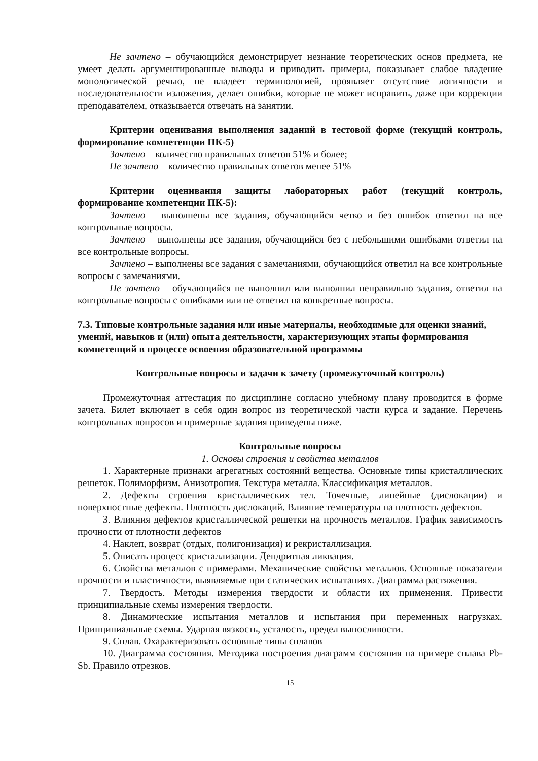Не зачтено – обучающийся демонстрирует незнание теоретических основ предмета, не умеет делать аргументированные выводы и приводить примеры, показывает слабое владение монологической речью, не владеет терминологией, проявляет отсутствие логичности и последовательности изложения, делает ошибки, которые не может исправить, даже при коррекции преподавателем, отказывается отвечать на занятии.
Критерии оценивания выполнения заданий в тестовой форме (текущий контроль, формирование компетенции ПК-5)
Зачтено – количество правильных ответов 51% и более;
Не зачтено – количество правильных ответов менее 51%
Критерии оценивания защиты лабораторных работ (текущий контроль, формирование компетенции ПК-5):
Зачтено – выполнены все задания, обучающийся четко и без ошибок ответил на все контрольные вопросы.
Зачтено – выполнены все задания, обучающийся без с небольшими ошибками ответил на все контрольные вопросы.
Зачтено – выполнены все задания с замечаниями, обучающийся ответил на все контрольные вопросы с замечаниями.
Не зачтено – обучающийся не выполнил или выполнил неправильно задания, ответил на контрольные вопросы с ошибками или не ответил на конкретные вопросы.
7.3. Типовые контрольные задания или иные материалы, необходимые для оценки знаний, умений, навыков и (или) опыта деятельности, характеризующих этапы формирования компетенций в процессе освоения образовательной программы
Контрольные вопросы и задачи к зачету (промежуточный контроль)
Промежуточная аттестация по дисциплине согласно учебному плану проводится в форме зачета. Билет включает в себя один вопрос из теоретической части курса и задание. Перечень контрольных вопросов и примерные задания приведены ниже.
Контрольные вопросы
1. Основы строения и свойства металлов
1. Характерные признаки агрегатных состояний вещества. Основные типы кристаллических решеток. Полиморфизм. Анизотропия. Текстура металла. Классификация металлов.
2. Дефекты строения кристаллических тел. Точечные, линейные (дислокации) и поверхностные дефекты. Плотность дислокаций. Влияние температуры на плотность дефектов.
3. Влияния дефектов кристаллической решетки на прочность металлов. График зависимость прочности от плотности дефектов
4. Наклеп, возврат (отдых, полигонизация) и рекристаллизация.
5. Описать процесс кристаллизации. Дендритная ликвация.
6. Свойства металлов с примерами. Механические свойства металлов. Основные показатели прочности и пластичности, выявляемые при статических испытаниях. Диаграмма растяжения.
7. Твердость. Методы измерения твердости и области их применения. Привести принципиальные схемы измерения твердости.
8. Динамические испытания металлов и испытания при переменных нагрузках. Принципиальные схемы. Ударная вязкость, усталость, предел выносливости.
9. Сплав. Охарактеризовать основные типы сплавов
10. Диаграмма состояния. Методика построения диаграмм состояния на примере сплава Pb-Sb. Правило отрезков.
15